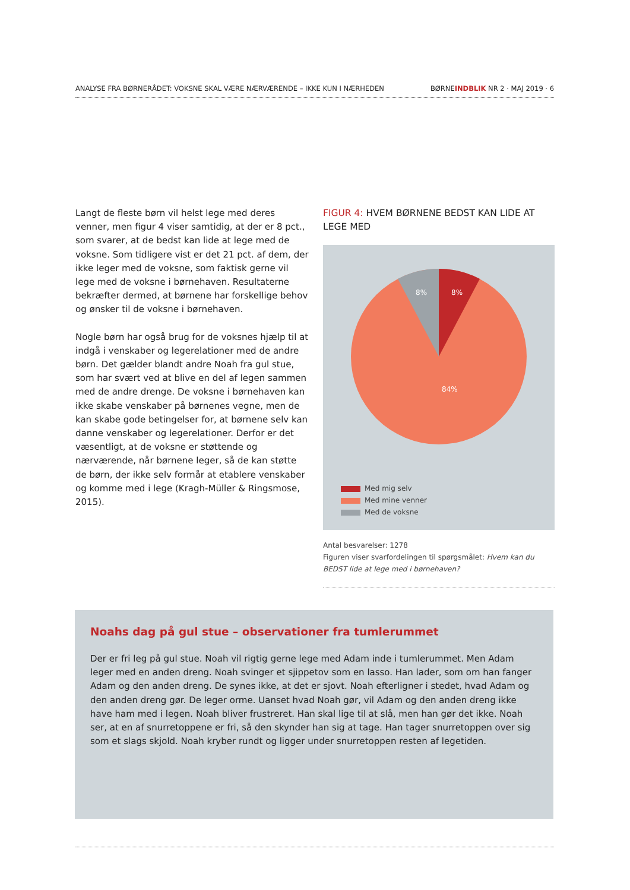ANALYSE FRA BØRNERÅDET: VOKSNE SKAL VÆRE NÆRVÆRENDE – IKKE KUN I NÆRHEDEN BØRNEINDBLIK NR 2 · MAJ 2019 · 6
Langt de fleste børn vil helst lege med deres venner, men figur 4 viser samtidig, at der er 8 pct., som svarer, at de bedst kan lide at lege med de voksne. Som tidligere vist er det 21 pct. af dem, der ikke leger med de voksne, som faktisk gerne vil lege med de voksne i børnehaven. Resultaterne bekræfter dermed, at børnene har forskellige behov og ønsker til de voksne i børnehaven.
Nogle børn har også brug for de voksnes hjælp til at indgå i venskaber og legerelationer med de andre børn. Det gælder blandt andre Noah fra gul stue, som har svært ved at blive en del af legen sammen med de andre drenge. De voksne i børnehaven kan ikke skabe venskaber på børnenes vegne, men de kan skabe gode betingelser for, at børnene selv kan danne venskaber og legerelationer. Derfor er det væsentligt, at de voksne er støttende og nærværende, når børnene leger, så de kan støtte de børn, der ikke selv formår at etablere venskaber og komme med i lege (Kragh-Müller & Ringsmose, 2015).
FIGUR 4: HVEM BØRNENE BEDST KAN LIDE AT LEGE MED
8%
8%
84%
Med mig selv
Med mine venner
Med de voksne
Antal besvarelser: 1278
Figuren viser svarfordelingen til spørgsmålet: Hvem kan du BEDST lide at lege med i børnehaven?
Noahs dag på gul stue – observationer fra tumlerummet
Der er fri leg på gul stue. Noah vil rigtig gerne lege med Adam inde i tumlerummet. Men Adam leger med en anden dreng. Noah svinger et sjippetov som en lasso. Han lader, som om han fanger Adam og den anden dreng. De synes ikke, at det er sjovt. Noah efterligner i stedet, hvad Adam og den anden dreng gør. De leger orme. Uanset hvad Noah gør, vil Adam og den anden dreng ikke have ham med i legen. Noah bliver frustreret. Han skal lige til at slå, men han gør det ikke. Noah ser, at en af snurretoppene er fri, så den skynder han sig at tage. Han tager snurretoppen over sig som et slags skjold. Noah kryber rundt og ligger under snurretoppen resten af legetiden.